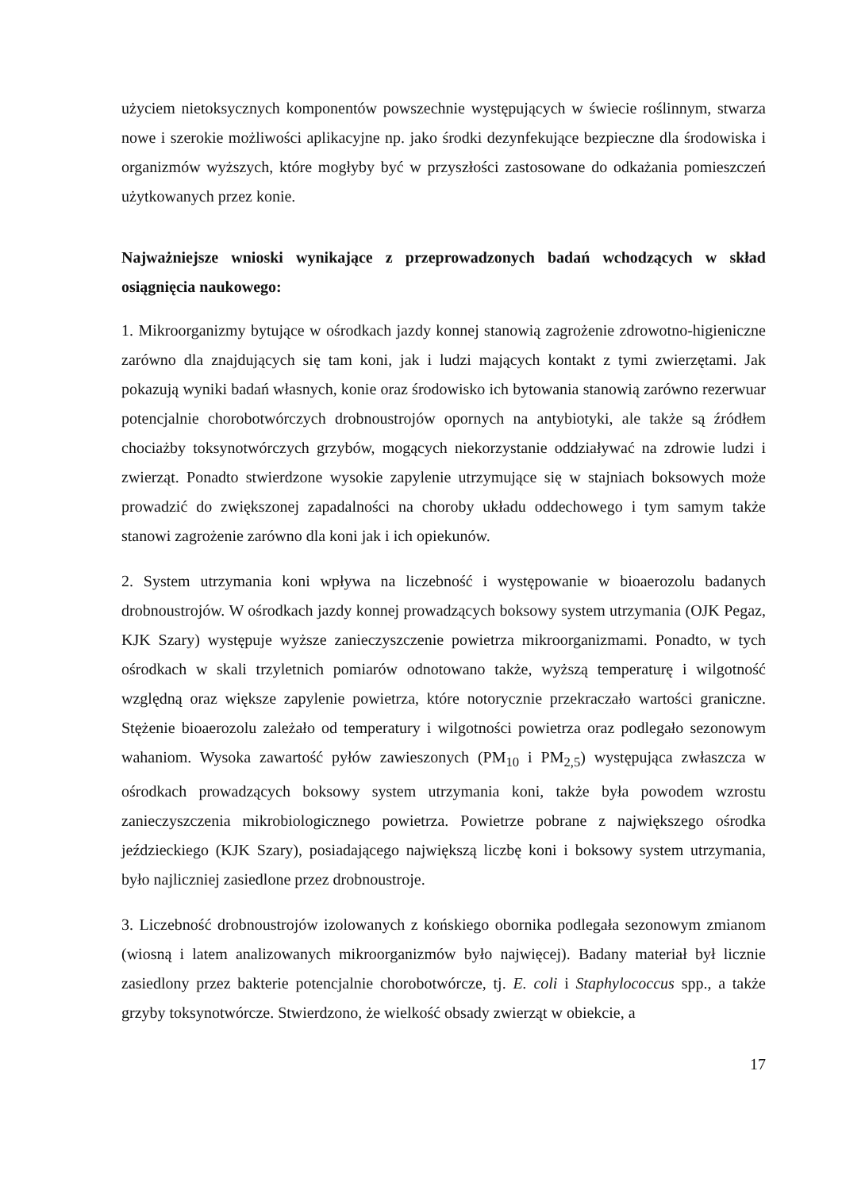użyciem nietoksycznych komponentów powszechnie występujących w świecie roślinnym, stwarza nowe i szerokie możliwości aplikacyjne np. jako środki dezynfekujące bezpieczne dla środowiska i organizmów wyższych, które mogłyby być w przyszłości zastosowane do odkażania pomieszczeń użytkowanych przez konie.
Najważniejsze wnioski wynikające z przeprowadzonych badań wchodzących w skład osiągnięcia naukowego:
1. Mikroorganizmy bytujące w ośrodkach jazdy konnej stanowią zagrożenie zdrowotno-higieniczne zarówno dla znajdujących się tam koni, jak i ludzi mających kontakt z tymi zwierzętami. Jak pokazują wyniki badań własnych, konie oraz środowisko ich bytowania stanowią zarówno rezerwuar potencjalnie chorobotwórczych drobnoustrojów opornych na antybiotyki, ale także są źródłem chociażby toksynotwórczych grzybów, mogących niekorzystanie oddziaływać na zdrowie ludzi i zwierząt. Ponadto stwierdzone wysokie zapylenie utrzymujące się w stajniach boksowych może prowadzić do zwiększonej zapadalności na choroby układu oddechowego i tym samym także stanowi zagrożenie zarówno dla koni jak i ich opiekunów.
2. System utrzymania koni wpływa na liczebność i występowanie w bioaerozolu badanych drobnoustrojów. W ośrodkach jazdy konnej prowadzących boksowy system utrzymania (OJK Pegaz, KJK Szary) występuje wyższe zanieczyszczenie powietrza mikroorganizmami. Ponadto, w tych ośrodkach w skali trzyletnich pomiarów odnotowano także, wyższą temperaturę i wilgotność względną oraz większe zapylenie powietrza, które notorycznie przekraczało wartości graniczne. Stężenie bioaerozolu zależało od temperatury i wilgotności powietrza oraz podlegało sezonowym wahaniom. Wysoka zawartość pyłów zawieszonych (PM<sub>10</sub> i PM<sub>2,5</sub>) występująca zwłaszcza w ośrodkach prowadzących boksowy system utrzymania koni, także była powodem wzrostu zanieczyszczenia mikrobiologicznego powietrza. Powietrze pobrane z największego ośrodka jeździeckiego (KJK Szary), posiadającego największą liczbę koni i boksowy system utrzymania, było najliczniej zasiedlone przez drobnoustroje.
3. Liczebność drobnoustrojów izolowanych z końskiego obornika podlegała sezonowym zmianom (wiosną i latem analizowanych mikroorganizmów było najwięcej). Badany materiał był licznie zasiedlony przez bakterie potencjalnie chorobotwórcze, tj. E. coli i Staphylococcus spp., a także grzyby toksynotwórcze. Stwierdzono, że wielkość obsady zwierząt w obiekcie, a
17